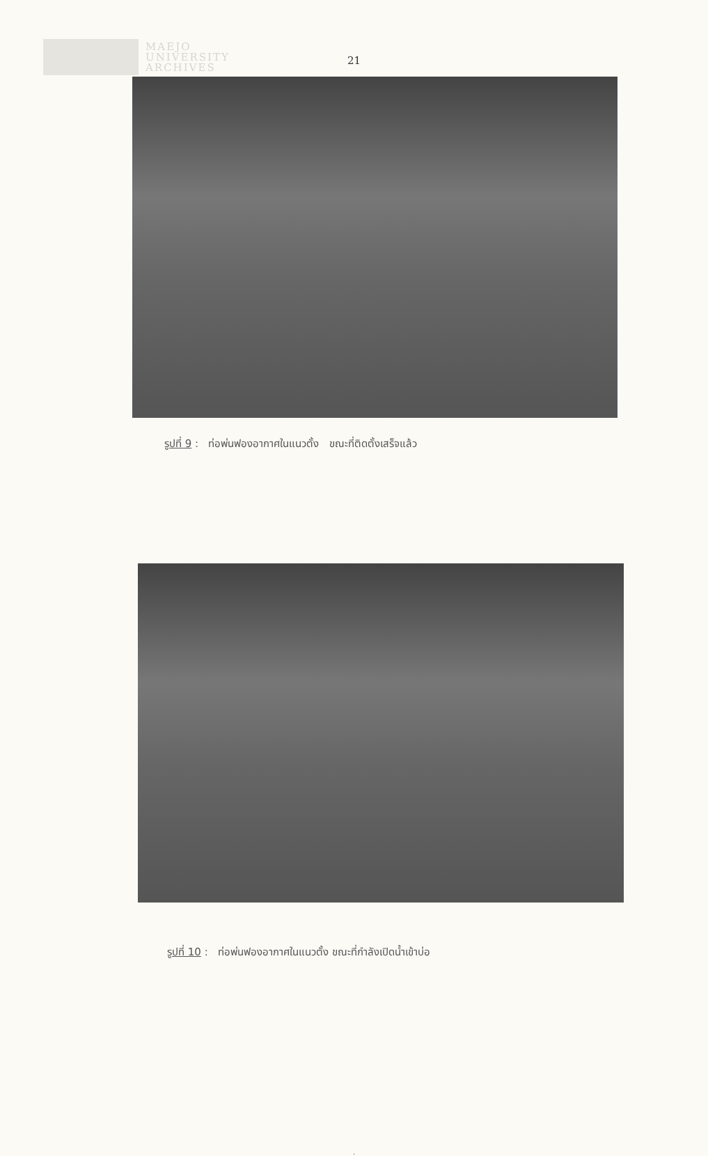MAEJO
UNIVERSITY
ARCHIVES
21
รูปที่ 9 : ท่อพ่นฟองอากาศในแนวตั้ง ขณะที่ติดตั้งเสร็จแล้ว
รูปที่ 10 : ท่อพ่นฟองอากาศในแนวตั้ง ขณะที่กำลังเปิดน้ำเข้าบ่อ
.